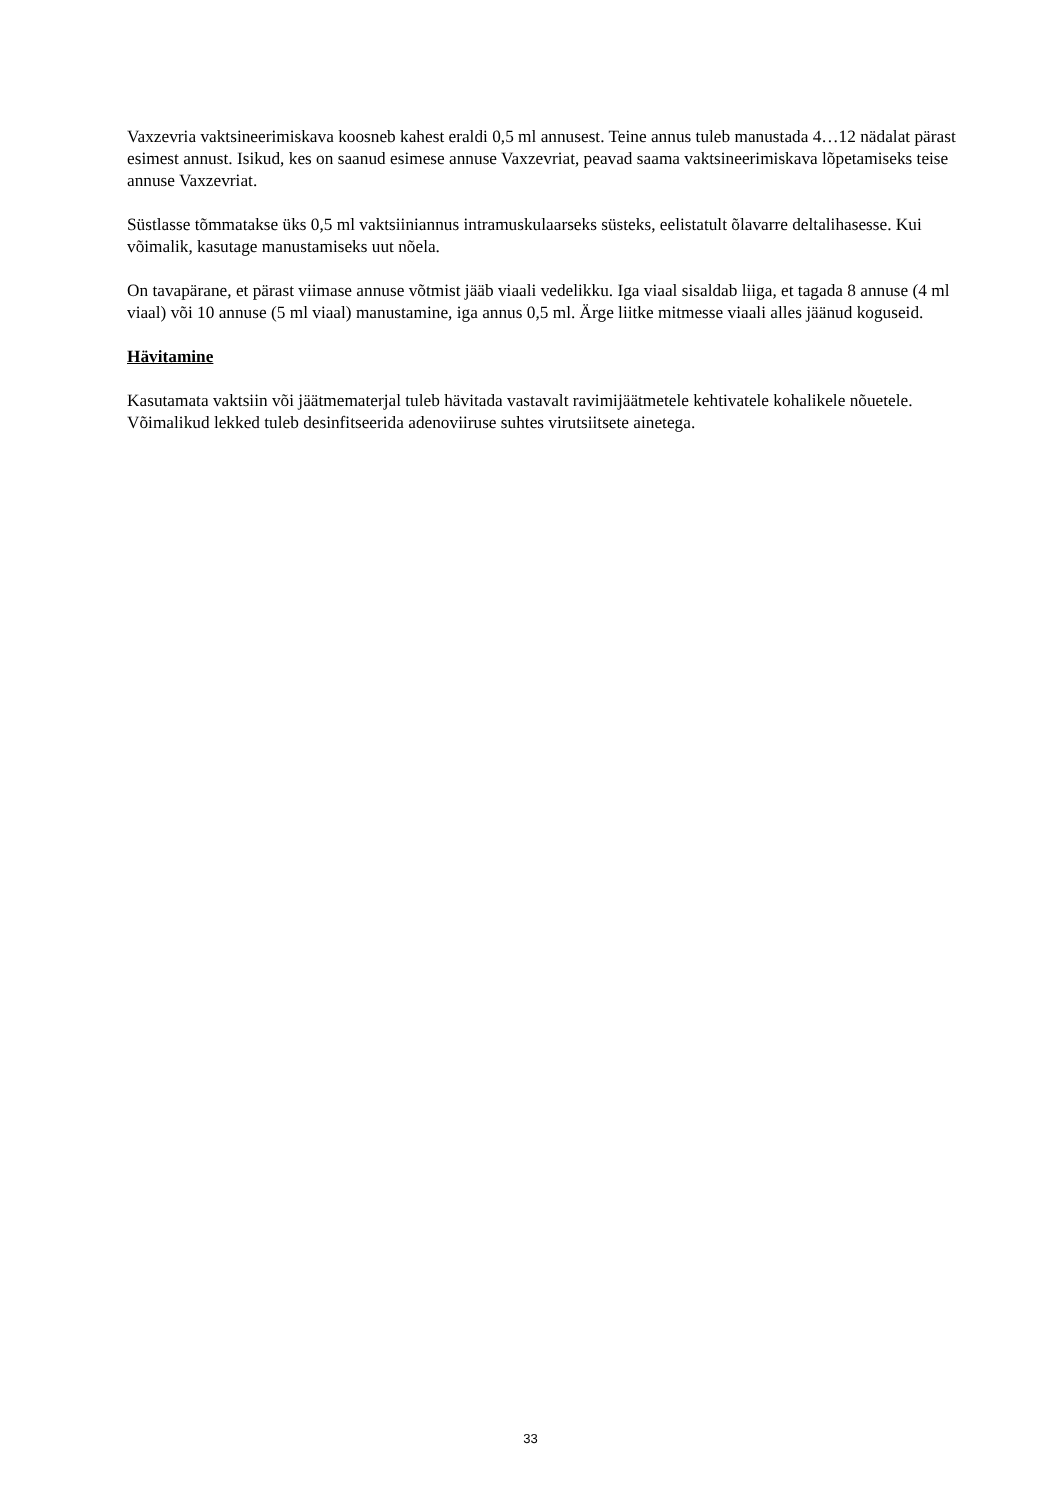Vaxzevria vaktsineerimiskava koosneb kahest eraldi 0,5 ml annusest. Teine annus tuleb manustada 4…12 nädalat pärast esimest annust. Isikud, kes on saanud esimese annuse Vaxzevriat, peavad saama vaktsineerimiskava lõpetamiseks teise annuse Vaxzevriat.
Süstlasse tõmmatakse üks 0,5 ml vaktsiiniannus intramuskulaarseks süsteks, eelistatult õlavarre deltalihasesse. Kui võimalik, kasutage manustamiseks uut nõela.
On tavapärane, et pärast viimase annuse võtmist jääb viaali vedelikku. Iga viaal sisaldab liiga, et tagada 8 annuse (4 ml viaal) või 10 annuse (5 ml viaal) manustamine, iga annus 0,5 ml. Ärge liitke mitmesse viaali alles jäänud koguseid.
Hävitamine
Kasutamata vaktsiin või jäätmematerjal tuleb hävitada vastavalt ravimijäätmetele kehtivatele kohalikele nõuetele. Võimalikud lekked tuleb desinfitseerida adenoviiruse suhtes virutsiitsete ainetega.
33